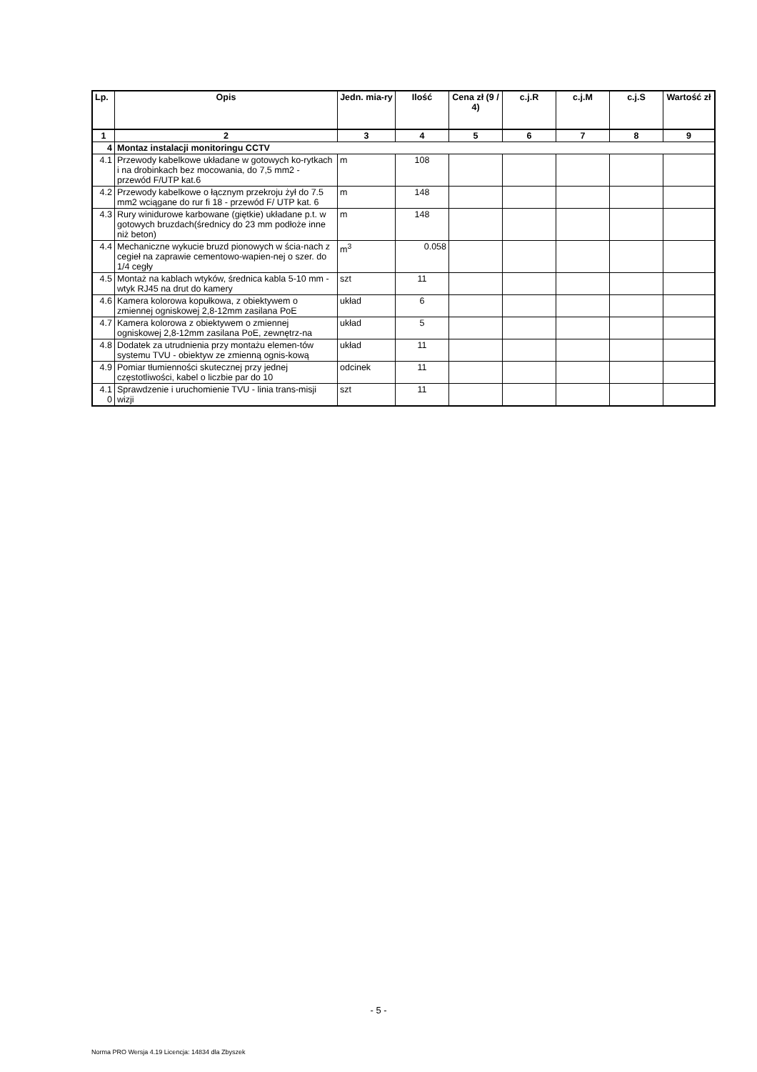| Lp. | Opis | Jedn. mia-ry | Ilość | Cena zł (9 / 4) | c.j.R | c.j.M | c.j.S | Wartość zł |
| --- | --- | --- | --- | --- | --- | --- | --- | --- |
| 1 | 2 | 3 | 4 | 5 | 6 | 7 | 8 | 9 |
| 4 | Montaz instalacji monitoringu CCTV | | | | | | | |
| 4.1 | Przewody kabelkowe układane w gotowych ko-rytkach i na drobinkach bez mocowania, do 7,5 mm2 - przewód F/UTP kat.6 | m | 108 | | | | | |
| 4.2 | Przewody kabelkowe o łącznym przekroju żył do 7.5 mm2 wciągane do rur fi 18 - przewód F/ UTP kat. 6 | m | 148 | | | | | |
| 4.3 | Rury winidurowe karbowane (giętkie) układane p.t. w gotowych bruzdach(średnicy do 23 mm podłoże inne niż beton) | m | 148 | | | | | |
| 4.4 | Mechaniczne wykucie bruzd pionowych w ścia-nach z cegieł na zaprawie cementowo-wapien-nej o szer. do 1/4 cegły | m<sup>3</sup> | 0.058 | | | | | |
| 4.5 | Montaż na kablach wtyków, średnica kabla 5-10 mm - wtyk RJ45 na drut do kamery | szt | 11 | | | | | |
| 4.6 | Kamera kolorowa kopułkowa, z obiektywem o zmiennej ogniskowej 2,8-12mm zasilana PoE | układ | 6 | | | | | |
| 4.7 | Kamera kolorowa z obiektywem o zmiennej ogniskowej 2,8-12mm zasilana PoE, zewnętrz-na | układ | 5 | | | | | |
| 4.8 | Dodatek za utrudnienia przy montażu elemen-tów systemu TVU - obiektyw ze zmienną ognis-kową | układ | 11 | | | | | |
| 4.9 | Pomiar tłumienności skutecznej przy jednej częstotliwości, kabel o liczbie par do 10 | odcinek | 11 | | | | | |
| 4.1 0 | Sprawdzenie i uruchomienie TVU - linia trans-misji wizji | szt | 11 | | | | | |
- 5 -
Norma PRO Wersja 4.19 Licencja: 14834 dla Zbyszek